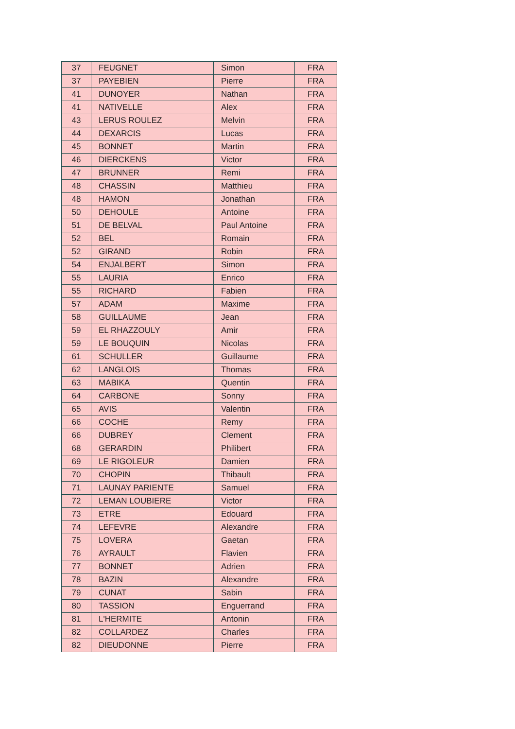| 37 | FEUGNET | Simon | FRA |
| 37 | PAYEBIEN | Pierre | FRA |
| 41 | DUNOYER | Nathan | FRA |
| 41 | NATIVELLE | Alex | FRA |
| 43 | LERUS ROULEZ | Melvin | FRA |
| 44 | DEXARCIS | Lucas | FRA |
| 45 | BONNET | Martin | FRA |
| 46 | DIERCKENS | Victor | FRA |
| 47 | BRUNNER | Remi | FRA |
| 48 | CHASSIN | Matthieu | FRA |
| 48 | HAMON | Jonathan | FRA |
| 50 | DEHOULE | Antoine | FRA |
| 51 | DE BELVAL | Paul Antoine | FRA |
| 52 | BEL | Romain | FRA |
| 52 | GIRAND | Robin | FRA |
| 54 | ENJALBERT | Simon | FRA |
| 55 | LAURIA | Enrico | FRA |
| 55 | RICHARD | Fabien | FRA |
| 57 | ADAM | Maxime | FRA |
| 58 | GUILLAUME | Jean | FRA |
| 59 | EL RHAZZOULY | Amir | FRA |
| 59 | LE BOUQUIN | Nicolas | FRA |
| 61 | SCHULLER | Guillaume | FRA |
| 62 | LANGLOIS | Thomas | FRA |
| 63 | MABIKA | Quentin | FRA |
| 64 | CARBONE | Sonny | FRA |
| 65 | AVIS | Valentin | FRA |
| 66 | COCHE | Remy | FRA |
| 66 | DUBREY | Clement | FRA |
| 68 | GERARDIN | Philibert | FRA |
| 69 | LE RIGOLEUR | Damien | FRA |
| 70 | CHOPIN | Thibault | FRA |
| 71 | LAUNAY PARIENTE | Samuel | FRA |
| 72 | LEMAN LOUBIERE | Victor | FRA |
| 73 | ETRE | Edouard | FRA |
| 74 | LEFEVRE | Alexandre | FRA |
| 75 | LOVERA | Gaetan | FRA |
| 76 | AYRAULT | Flavien | FRA |
| 77 | BONNET | Adrien | FRA |
| 78 | BAZIN | Alexandre | FRA |
| 79 | CUNAT | Sabin | FRA |
| 80 | TASSION | Enguerrand | FRA |
| 81 | L'HERMITE | Antonin | FRA |
| 82 | COLLARDEZ | Charles | FRA |
| 82 | DIEUDONNE | Pierre | FRA |